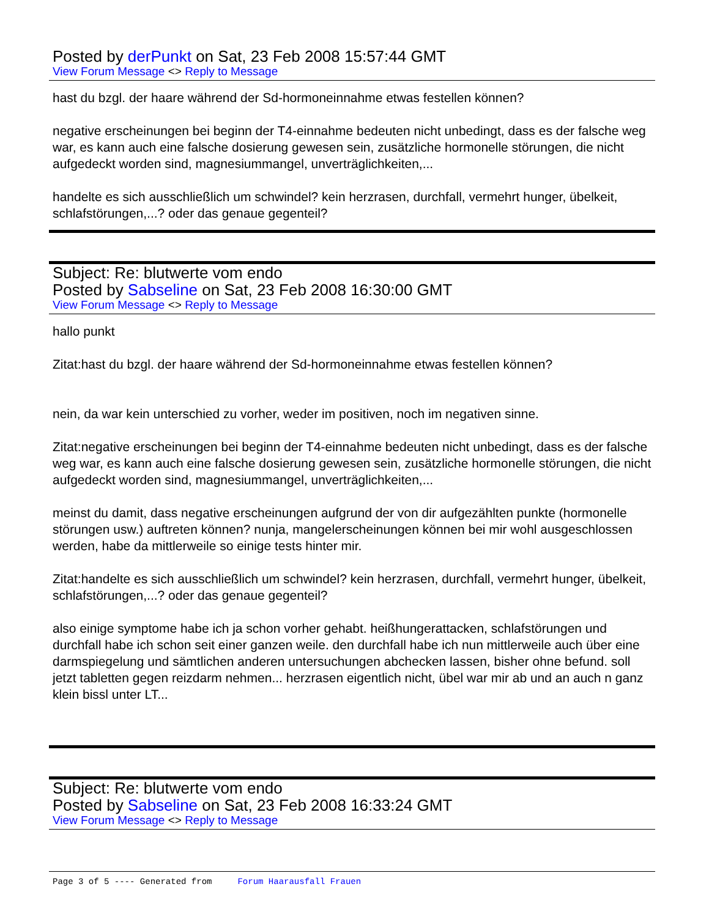Posted by derPunkt on Sat, 23 Feb 2008 15:57:44 GMT
View Forum Message <> Reply to Message
hast du bzgl. der haare während der Sd-hormoneinnahme etwas festellen können?
negative erscheinungen bei beginn der T4-einnahme bedeuten nicht unbedingt, dass es der falsche weg war, es kann auch eine falsche dosierung gewesen sein, zusätzliche hormonelle störungen, die nicht aufgedeckt worden sind, magnesiummangel, unverträglichkeiten,...
handelte es sich ausschließlich um schwindel? kein herzrasen, durchfall, vermehrt hunger, übelkeit, schlafstörungen,...? oder das genaue gegenteil?
Subject: Re: blutwerte vom endo
Posted by Sabseline on Sat, 23 Feb 2008 16:30:00 GMT
View Forum Message <> Reply to Message
hallo punkt
Zitat:hast du bzgl. der haare während der Sd-hormoneinnahme etwas festellen können?
nein, da war kein unterschied zu vorher, weder im positiven, noch im negativen sinne.
Zitat:negative erscheinungen bei beginn der T4-einnahme bedeuten nicht unbedingt, dass es der falsche weg war, es kann auch eine falsche dosierung gewesen sein, zusätzliche hormonelle störungen, die nicht aufgedeckt worden sind, magnesiummangel, unverträglichkeiten,...
meinst du damit, dass negative erscheinungen aufgrund der von dir aufgezählten punkte (hormonelle störungen usw.) auftreten können? nunja, mangelerscheinungen können bei mir wohl ausgeschlossen werden, habe da mittlerweile so einige tests hinter mir.
Zitat:handelte es sich ausschließlich um schwindel? kein herzrasen, durchfall, vermehrt hunger, übelkeit, schlafstörungen,...? oder das genaue gegenteil?
also einige symptome habe ich ja schon vorher gehabt. heißhungerattacken, schlafstörungen und durchfall habe ich schon seit einer ganzen weile. den durchfall habe ich nun mittlerweile auch über eine darmspiegelung und sämtlichen anderen untersuchungen abchecken lassen, bisher ohne befund. soll jetzt tabletten gegen reizdarm nehmen... herzrasen eigentlich nicht, übel war mir ab und an auch n ganz klein bissl unter LT...
Subject: Re: blutwerte vom endo
Posted by Sabseline on Sat, 23 Feb 2008 16:33:24 GMT
View Forum Message <> Reply to Message
Page 3 of 5 ---- Generated from Forum Haarausfall Frauen